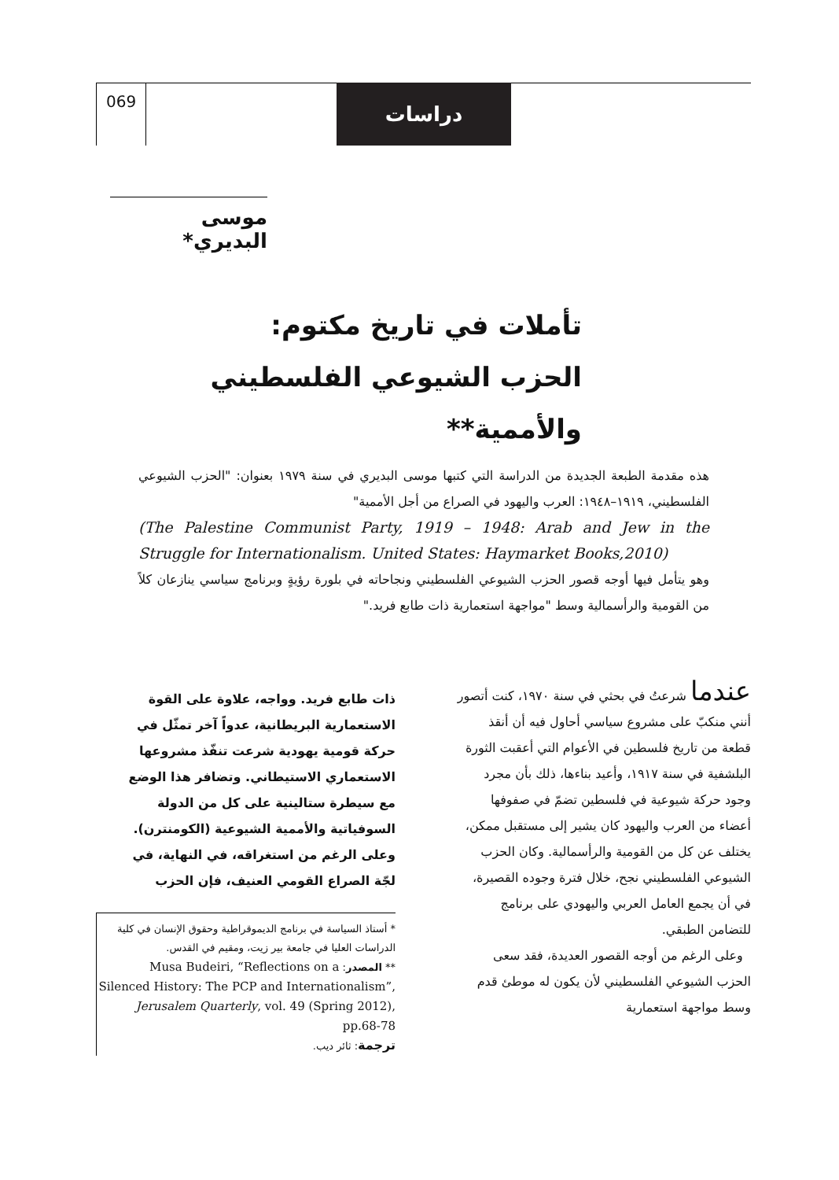069 دراسات
موسى البديري*
تأملات في تاريخ مكتوم:
الحزب الشيوعي الفلسطيني والأممية**
هذه مقدمة الطبعة الجديدة من الدراسة التي كتبها موسى البديري في سنة ١٩٧٩ بعنوان: "الحزب الشيوعي الفلسطيني، ١٩١٩–١٩٤٨: العرب واليهود في الصراع من أجل الأممية"
(The Palestine Communist Party, 1919 – 1948: Arab and Jew in the Struggle for Internationalism. United States: Haymarket Books,2010)
وهو يتأمل فيها أوجه قصور الحزب الشيوعي الفلسطيني ونجاحاته في بلورة رؤيةٍ وبرنامج سياسي ينازعان كلاً من القومية والرأسمالية وسط "مواجهة استعمارية ذات طابع فريد."
عندما شرعتُ في بحثي في سنة ١٩٧٠، كنت أتصور أنني منكبّ على مشروع سياسي أحاول فيه أن أنقذ قطعة من تاريخ فلسطين في الأعوام التي أعقبت الثورة البلشفية في سنة ١٩١٧، وأعيد بناءها، ذلك بأن مجرد وجود حركة شيوعية في فلسطين تضمّ في صفوفها أعضاء من العرب واليهود كان يشير إلى مستقبل ممكن، يختلف عن كل من القومية والرأسمالية. وكان الحزب الشيوعي الفلسطيني نجح، خلال فترة وجوده القصيرة، في أن يجمع العامل العربي واليهودي على برنامج للتضامن الطبقي.
وعلى الرغم من أوجه القصور العديدة، فقد سعى الحزب الشيوعي الفلسطيني لأن يكون له موطئ قدم وسط مواجهة استعمارية
ذات طابع فريد. وواجه، علاوة على القوة الاستعمارية البريطانية، عدواً آخر تمثّل في حركة قومية يهودية شرعت تنفّذ مشروعها الاستعماري الاستيطاني. وتضافر هذا الوضع مع سيطرة ستالينية على كل من الدولة السوفياتية والأممية الشيوعية (الكومنترن). وعلى الرغم من استغراقه، في النهاية، في لجّة الصراع القومي العنيف، فإن الحزب
* أستاذ السياسة في برنامج الديموقراطية وحقوق الإنسان في كلية الدراسات العليا في جامعة بير زيت، ومقيم في القدس.
** المصدر: Musa Budeiri, “Reflections on a Silenced History: The PCP and Internationalism”, Jerusalem Quarterly, vol. 49 (Spring 2012), pp.68-78
ترجمة: ثائر ديب.